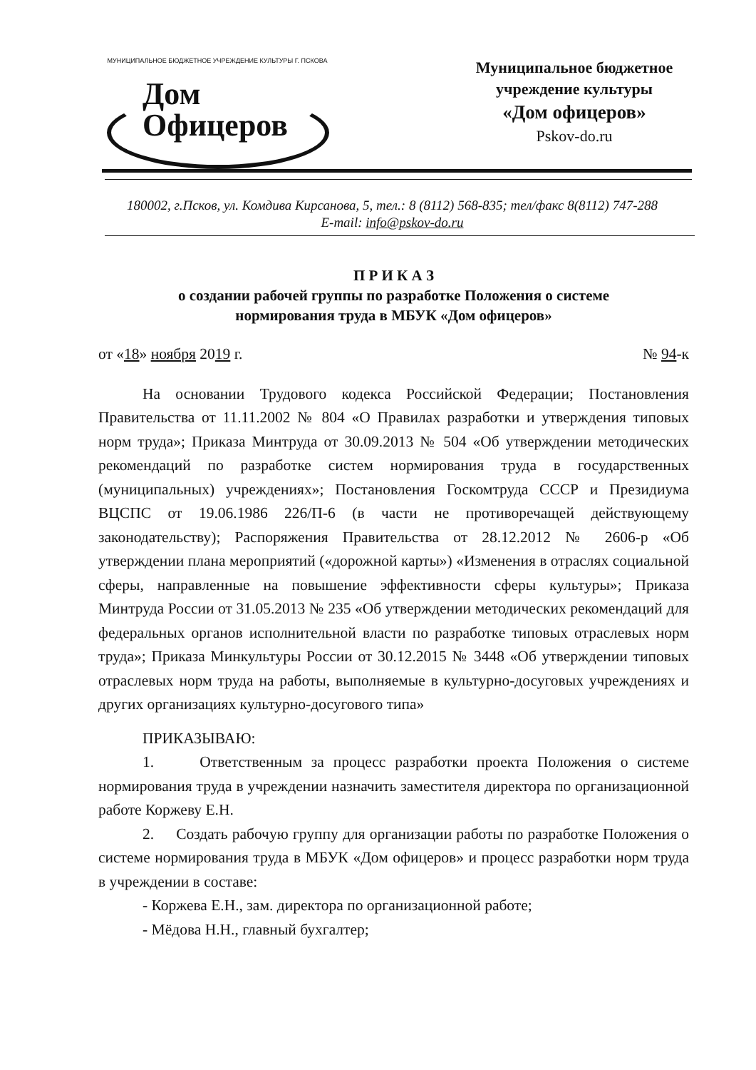МУНИЦИПАЛЬНОЕ БЮДЖЕТНОЕ УЧРЕЖДЕНИЕ КУЛЬТУРЫ Г. ПСКОВА
Дом
Офицеров
Муниципальное бюджетное
учреждение культуры
«Дом офицеров»
Pskov-do.ru
180002, г.Псков, ул. Комдива Кирсанова, 5, тел.: 8 (8112) 568-835; тел/факс 8(8112) 747-288
E-mail: info@pskov-do.ru
П Р И К А З
о создании рабочей группы по разработке Положения о системе
нормирования труда в МБУК «Дом офицеров»
от «18» ноября 2019 г. № 94-к
На основании Трудового кодекса Российской Федерации; Постановления Правительства от 11.11.2002 № 804 «О Правилах разработки и утверждения типовых норм труда»; Приказа Минтруда от 30.09.2013 № 504 «Об утверждении методических рекомендаций по разработке систем нормирования труда в государственных (муниципальных) учреждениях»; Постановления Госкомтруда СССР и Президиума ВЦСПС от 19.06.1986 226/П-6 (в части не противоречащей действующему законодательству); Распоряжения Правительства от 28.12.2012 № 2606-р «Об утверждении плана мероприятий («дорожной карты») «Изменения в отраслях социальной сферы, направленные на повышение эффективности сферы культуры»; Приказа Минтруда России от 31.05.2013 № 235 «Об утверждении методических рекомендаций для федеральных органов исполнительной власти по разработке типовых отраслевых норм труда»; Приказа Минкультуры России от 30.12.2015 № 3448 «Об утверждении типовых отраслевых норм труда на работы, выполняемые в культурно-досуговых учреждениях и других организациях культурно-досугового типа»
ПРИКАЗЫВАЮ:
1. Ответственным за процесс разработки проекта Положения о системе нормирования труда в учреждении назначить заместителя директора по организационной работе Коржеву Е.Н.
2. Создать рабочую группу для организации работы по разработке Положения о системе нормирования труда в МБУК «Дом офицеров» и процесс разработки норм труда в учреждении в составе:
- Коржева Е.Н., зам. директора по организационной работе;
- Мёдова Н.Н., главный бухгалтер;